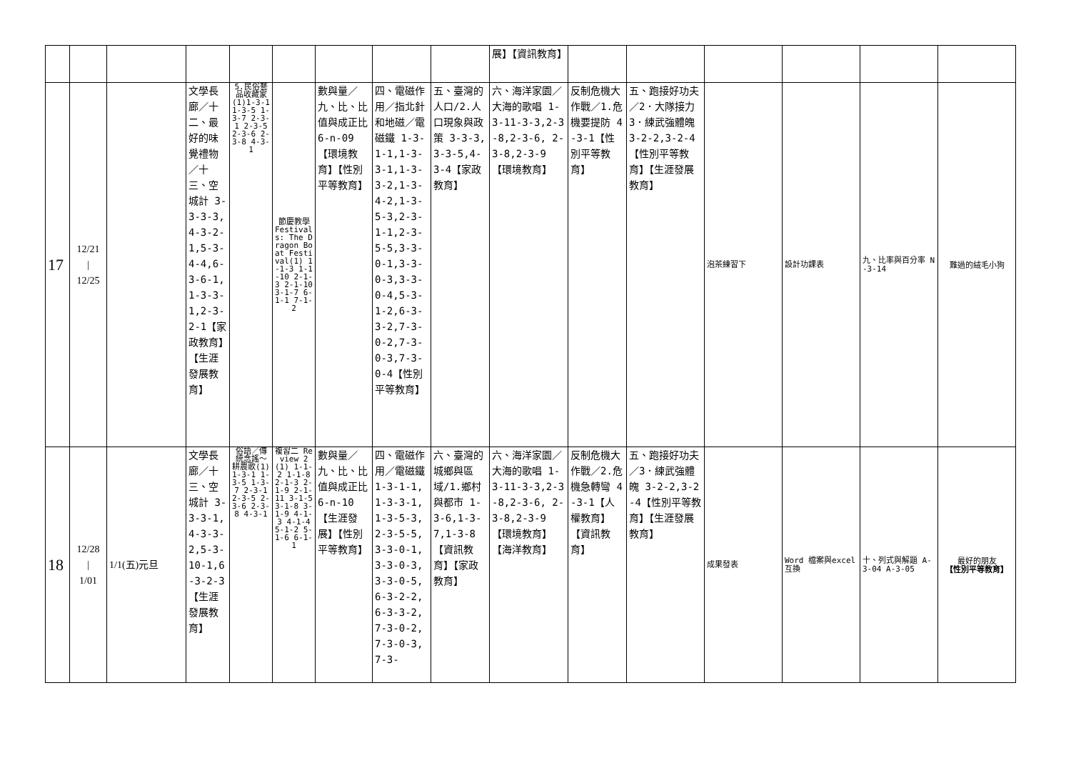| | | | | | | | | | 展】【資訊教育】 | | | | | | |
| 17 | 12/21 / 12/25 | | 文學長廊／十二、最好的味覺禮物／十三、空城計 3-3-3-3,4-3-2-1,5-3-4-4,6-3-6-1,1-3-3-1,2-3-2-1【家政教育】【生涯發展教育】 | 5.民俗藝品收藏家(1)1-3-1 1-3-5 1-3-7 2-3-1 2-3-5 2-3-6 2-3-8 4-3-1 | 節慶教學 Festivals: The Dragon Boat Festival(1) 1-1-3 1-1-10 2-1-3 2-1-10 3-1-7 6-1-1 7-1-2 | 數與量／九、比、比值與成正比 6-n-09【環境教育】【性別平等教育】 | 四、電磁作用／指北針和地磁／電磁鐵 1-3-1-1,1-3-3-1,1-3-3-2,1-3-4-2,1-3-5-3,2-3-1-1,2-3-5-5,3-3-0-1,3-3-0-3,3-3-0-4,5-3-1-2,6-3-3-2,7-3-0-2,7-3-0-3,7-3-0-4【性別平等教育】 | 五、臺灣的人口/2.人口現象與政策 3-3-3,3-3-5,4-3-4【家政教育】 | 六、海洋家園／大海的歌唱 1-3-11-3-3,2-3-8,2-3-6, 2-3-8,2-3-9【環境教育】 | 反制危機大作戰／1.危機要提防 4-3-1【性別平等教育】 | 五、跑接好功夫／2．大隊接力 3．練武強體魄 3-2-2,3-2-4【性別平等教育】【生涯發展教育】 | 泡茶練習下 | 設計功課表 | 九、比率與百分率 N-3-14 | 難過的絨毛小狗 |
| 18 | 12/28 / 1/01 | 1/1(五)元旦 | 文學長廊／十三、空城計 3-3-3-1,4-3-3-2,5-3-10-1,6-3-2-3【生涯發展教育】 | 俗語／傳統念謠～耕農歌(1) 1-3-1 1-3-5 1-3-7 2-3-1 2-3-5 2-3-6 2-3-8 4-3-1 | 複習二 Review 2(1) 1-1-2 1-1-8 2-1-3 2-1-9 2-1-11 3-1-5 3-1-8 3-1-9 4-1-3 4-1-4 5-1-2 5-1-6 6-1-1 | 數與量／九、比、比值與成正比 6-n-10【生涯發展】【性別平等教育】 | 四、電磁作用／電磁鐵 1-3-1-1,1-3-3-1,1-3-5-3,2-3-5-5,3-3-0-1,3-3-0-3,3-3-0-5,6-3-2-2,6-3-3-2,7-3-0-2,7-3-0-3,7-3- | 六、臺灣的城鄉與區域/1.鄉村與都市 1-3-6,1-3-7,1-3-8【資訊教育】【家政教育】 | 六、海洋家園／大海的歌唱 1-3-11-3-3,2-3-8,2-3-6, 2-3-8,2-3-9【環境教育】【海洋教育】 | 反制危機大作戰／2.危機急轉彎 4-3-1【人權教育】【資訊教育】 | 五、跑接好功夫／3．練武強體魄 3-2-2,3-2-4【性別平等教育】【生涯發展教育】 | 成果發表 | Word 檔案與excel 互換 | 十、列式與解題 A-3-04 A-3-05 | 最好的朋友 【性別平等教育】 |